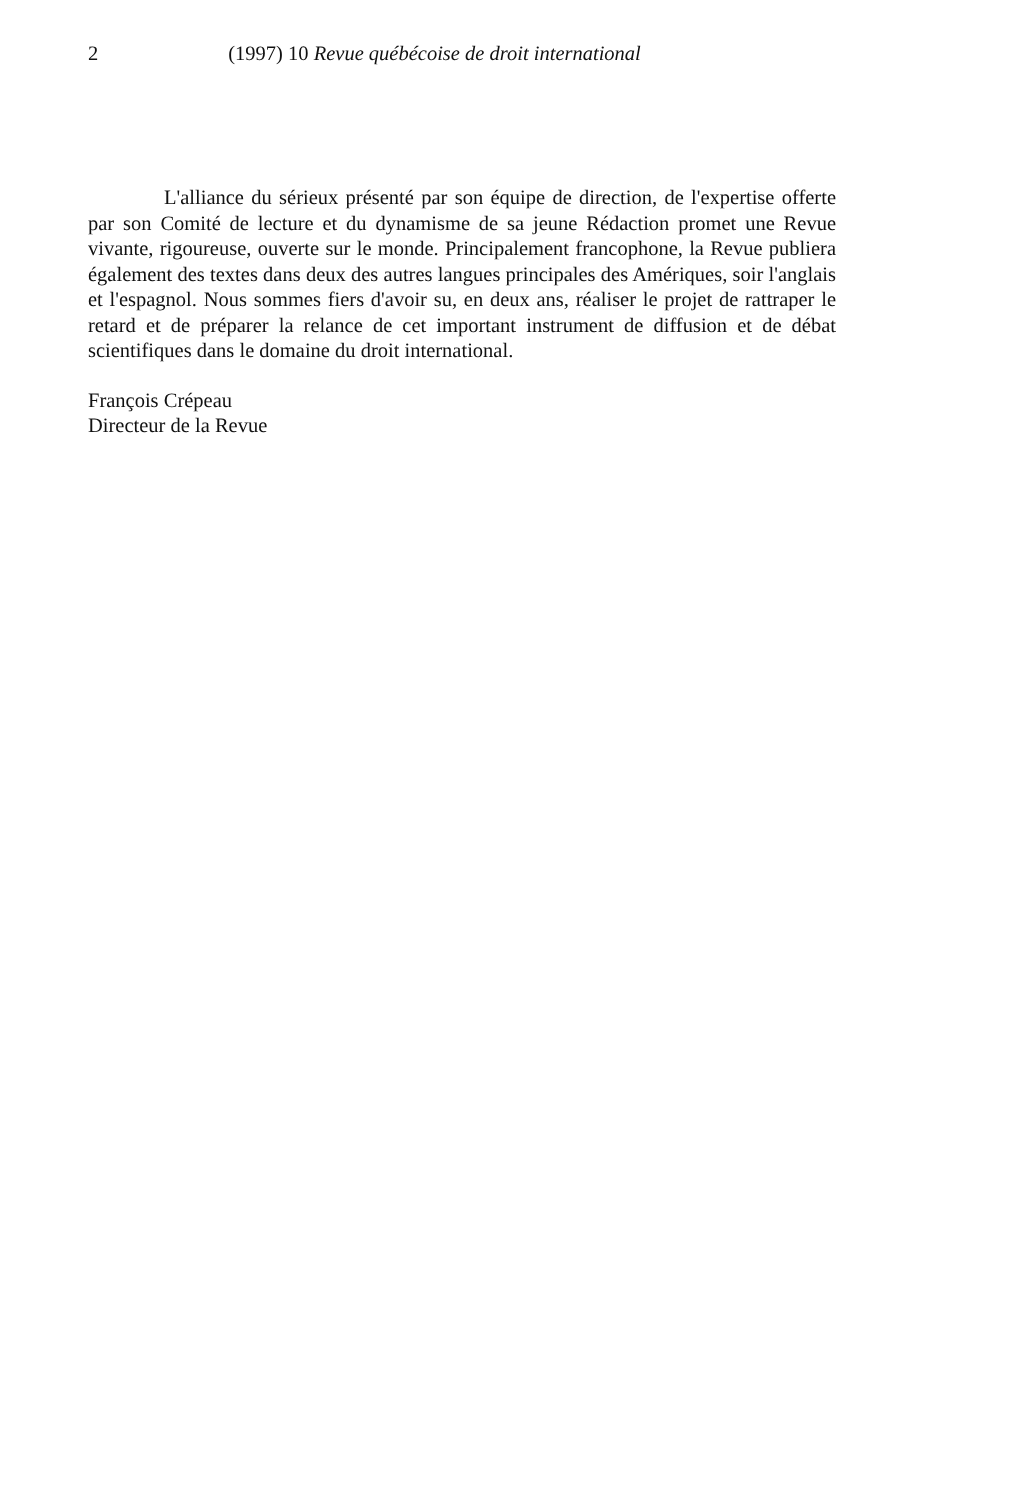2 (1997) 10 Revue québécoise de droit international
L'alliance du sérieux présenté par son équipe de direction, de l'expertise offerte par son Comité de lecture et du dynamisme de sa jeune Rédaction promet une Revue vivante, rigoureuse, ouverte sur le monde. Principalement francophone, la Revue publiera également des textes dans deux des autres langues principales des Amériques, soir l'anglais et l'espagnol. Nous sommes fiers d'avoir su, en deux ans, réaliser le projet de rattraper le retard et de préparer la relance de cet important instrument de diffusion et de débat scientifiques dans le domaine du droit international.
François Crépeau
Directeur de la Revue